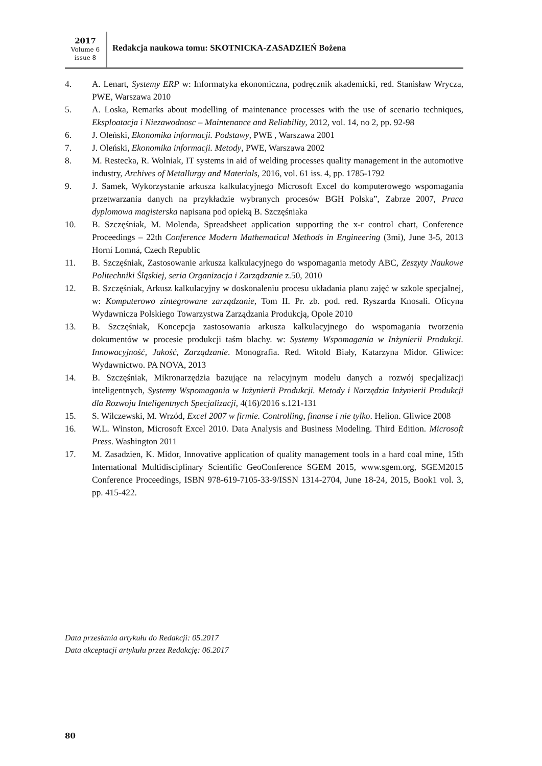2017
Volume 6
issue 8
Redakcja naukowa tomu: SKOTNICKA-ZASADZIEŃ Bożena
4. A. Lenart, Systemy ERP w: Informatyka ekonomiczna, podręcznik akademicki, red. Stanisław Wrycza, PWE, Warszawa 2010
5. A. Loska, Remarks about modelling of maintenance processes with the use of scenario techniques, Eksploatacja i Niezawodnosc – Maintenance and Reliability, 2012, vol. 14, no 2, pp. 92-98
6. J. Oleński, Ekonomika informacji. Podstawy, PWE , Warszawa 2001
7. J. Oleński, Ekonomika informacji. Metody, PWE, Warszawa 2002
8. M. Restecka, R. Wolniak, IT systems in aid of welding processes quality management in the automotive industry, Archives of Metallurgy and Materials, 2016, vol. 61 iss. 4, pp. 1785-1792
9. J. Samek, Wykorzystanie arkusza kalkulacyjnego Microsoft Excel do komputerowego wspomagania przetwarzania danych na przykładzie wybranych procesów BGH Polska”, Zabrze 2007, Praca dyplomowa magisterska napisana pod opieką B. Szczęśniaka
10. B. Szczęśniak, M. Molenda, Spreadsheet application supporting the x-r control chart, Conference Proceedings – 22th Conference Modern Mathematical Methods in Engineering (3mi), June 3-5, 2013 Horní Lomná, Czech Republic
11. B. Szczęśniak, Zastosowanie arkusza kalkulacyjnego do wspomagania metody ABC, Zeszyty Naukowe Politechniki Śląskiej, seria Organizacja i Zarządzanie z.50, 2010
12. B. Szczęśniak, Arkusz kalkulacyjny w doskonaleniu procesu układania planu zajęć w szkole specjalnej, w: Komputerowo zintegrowane zarządzanie, Tom II. Pr. zb. pod. red. Ryszarda Knosali. Oficyna Wydawnicza Polskiego Towarzystwa Zarządzania Produkcją, Opole 2010
13. B. Szczęśniak, Koncepcja zastosowania arkusza kalkulacyjnego do wspomagania tworzenia dokumentów w procesie produkcji taśm blachy. w: Systemy Wspomagania w Inżynierii Produkcji. Innowacyjność, Jakość, Zarządzanie. Monografia. Red. Witold Biały, Katarzyna Midor. Gliwice: Wydawnictwo. PA NOVA, 2013
14. B. Szczęśniak, Mikronarzędzia bazujące na relacyjnym modelu danych a rozwój specjalizacji inteligentnych, Systemy Wspomagania w Inżynierii Produkcji. Metody i Narzędzia Inżynierii Produkcji dla Rozwoju Inteligentnych Specjalizacji, 4(16)/2016 s.121-131
15. S. Wilczewski, M. Wrzód, Excel 2007 w firmie. Controlling, finanse i nie tylko. Helion. Gliwice 2008
16. W.L. Winston, Microsoft Excel 2010. Data Analysis and Business Modeling. Third Edition. Microsoft Press. Washington 2011
17. M. Zasadzien, K. Midor, Innovative application of quality management tools in a hard coal mine, 15th International Multidisciplinary Scientific GeoConference SGEM 2015, www.sgem.org, SGEM2015 Conference Proceedings, ISBN 978-619-7105-33-9/ISSN 1314-2704, June 18-24, 2015, Book1 vol. 3, pp. 415-422.
Data przesłania artykułu do Redakcji: 05.2017
Data akceptacji artykułu przez Redakcję: 06.2017
80